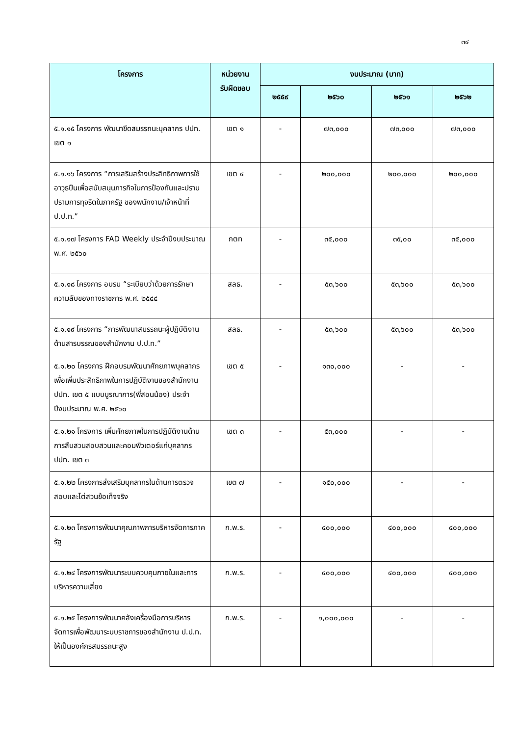๓๔
| โครงการ | หน่วยงาน รับผิดชอบ | งบประมาณ (บาท) | | | |
| --- | --- | --- | --- | --- | --- |
| | | ๒๕๕๙ | ๒๕๖๐ | ๒๕๖๑ | ๒๕๖๒ |
| ๕.๑.๑๕ โครงการ พัฒนาขีดสมรรถนะบุคลากร ปปท. เขต ๑ | เขต ๑ | - | ๗๓,๐๐๐ | ๗๓,๐๐๐ | ๗๓,๐๐๐ |
| ๕.๑.๑๖ โครงการ “การเสริมสร้างประสิทธิภาพการใช้อาวุธปืนเพื่อสนับสนุนภารกิจในการป้องกันและปราบปรามการทุจริตในภาครัฐ ของพนักงาน/เจ้าหน้าที่ ป.ป.ท.” | เขต ๔ | - | ๒๐๐,๐๐๐ | ๒๐๐,๐๐๐ | ๒๐๐,๐๐๐ |
| ๕.๑.๑๗ โครงการ FAD Weekly ประจำปีงบประมาณ พ.ศ. ๒๕๖๐ | กตท | - | ๓๕,๐๐๐ | ๓๕,๐๐ | ๓๕,๐๐๐ |
| ๕.๑.๑๘ โครงการ อบรม “ระเบียบว่าด้วยการรักษาความลับของทางราชการ พ.ศ. ๒๕๔๔ | สลธ. | - | ๕๓,๖๐๐ | ๕๓,๖๐๐ | ๕๓,๖๐๐ |
| ๕.๑.๑๙ โครงการ “การพัฒนาสมรรถนะผู้ปฏิบัติงานด้านสารบรรณของสำนักงาน ป.ป.ท.” | สลธ. | - | ๕๓,๖๐๐ | ๕๓,๖๐๐ | ๕๓,๖๐๐ |
| ๕.๑.๒๐ โครงการ ฝึกอบรมพัฒนาศักยภาพบุคลากรเพื่อเพิ่มประสิทธิภาพในการปฏิบัติงานของสำนักงาน ปปท. เขต ๕ แบบบูรณาการ(พี่สอนน้อง) ประจำปีงบประมาณ พ.ศ. ๒๕๖๐ | เขต ๕ | - | ๑๓๐,๐๐๐ | - | - |
| ๕.๑.๒๑ โครงการ เพิ่มศักยภาพในการปฏิบัติงานด้านการสืบสวนสอบสวนและคอมพิวเตอร์แก่บุคลากร ปปท. เขต ๓ | เขต ๓ | - | ๕๓,๐๐๐ | - | - |
| ๕.๑.๒๒ โครงการส่งเสริมบุคลากรในด้านการตรวจสอบและไต่สวนข้อเท็จจริง | เขต ๗ | - | ๑๕๐,๐๐๐ | - | - |
| ๕.๑.๒๓ โครงการพัฒนาคุณภาพการบริหารจัดการภาครัฐ | ก.พ.ร. | - | ๔๐๐,๐๐๐ | ๔๐๐,๐๐๐ | ๔๐๐,๐๐๐ |
| ๕.๑.๒๔ โครงการพัฒนาระบบควบคุมภายในและการบริหารความเสี่ยง | ก.พ.ร. | - | ๔๐๐,๐๐๐ | ๔๐๐,๐๐๐ | ๔๐๐,๐๐๐ |
| ๕.๑.๒๕ โครงการพัฒนาคลังเครื่องมือการบริหารจัดการเพื่อพัฒนาระบบราชการของสำนักงาน ป.ป.ท. ให้เป็นองค์กรสมรรถนะสูง | ก.พ.ร. | - | ๑,๐๐๐,๐๐๐ | - | - |